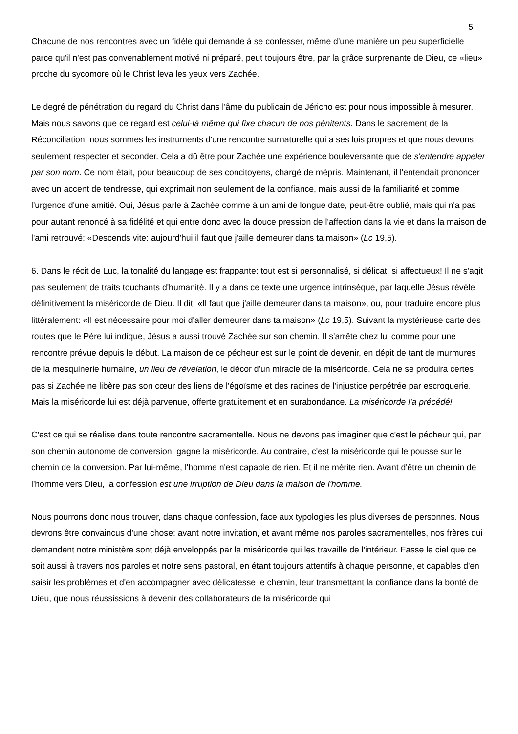5
Chacune de nos rencontres avec un fidèle qui demande à se confesser, même d'une manière un peu superficielle parce qu'il n'est pas convenablement motivé ni préparé, peut toujours être, par la grâce surprenante de Dieu, ce «lieu» proche du sycomore où le Christ leva les yeux vers Zachée.
Le degré de pénétration du regard du Christ dans l'âme du publicain de Jéricho est pour nous impossible à mesurer. Mais nous savons que ce regard est celui-là même qui fixe chacun de nos pénitents. Dans le sacrement de la Réconciliation, nous sommes les instruments d'une rencontre surnaturelle qui a ses lois propres et que nous devons seulement respecter et seconder. Cela a dû être pour Zachée une expérience bouleversante que de s'entendre appeler par son nom. Ce nom était, pour beaucoup de ses concitoyens, chargé de mépris. Maintenant, il l'entendait prononcer avec un accent de tendresse, qui exprimait non seulement de la confiance, mais aussi de la familiarité et comme l'urgence d'une amitié. Oui, Jésus parle à Zachée comme à un ami de longue date, peut-être oublié, mais qui n'a pas pour autant renoncé à sa fidélité et qui entre donc avec la douce pression de l'affection dans la vie et dans la maison de l'ami retrouvé: «Descends vite: aujourd'hui il faut que j'aille demeurer dans ta maison» (Lc 19,5).
6. Dans le récit de Luc, la tonalité du langage est frappante: tout est si personnalisé, si délicat, si affectueux! Il ne s'agit pas seulement de traits touchants d'humanité. Il y a dans ce texte une urgence intrinsèque, par laquelle Jésus révèle définitivement la miséricorde de Dieu. Il dit: «Il faut que j'aille demeurer dans ta maison», ou, pour traduire encore plus littéralement: «Il est nécessaire pour moi d'aller demeurer dans ta maison» (Lc 19,5). Suivant la mystérieuse carte des routes que le Père lui indique, Jésus a aussi trouvé Zachée sur son chemin. Il s'arrête chez lui comme pour une rencontre prévue depuis le début. La maison de ce pécheur est sur le point de devenir, en dépit de tant de murmures de la mesquinerie humaine, un lieu de révélation, le décor d'un miracle de la miséricorde. Cela ne se produira certes pas si Zachée ne libère pas son cœur des liens de l'égoïsme et des racines de l'injustice perpétrée par escroquerie. Mais la miséricorde lui est déjà parvenue, offerte gratuitement et en surabondance. La miséricorde l'a précédé!
C'est ce qui se réalise dans toute rencontre sacramentelle. Nous ne devons pas imaginer que c'est le pécheur qui, par son chemin autonome de conversion, gagne la miséricorde. Au contraire, c'est la miséricorde qui le pousse sur le chemin de la conversion. Par lui-même, l'homme n'est capable de rien. Et il ne mérite rien. Avant d'être un chemin de l'homme vers Dieu, la confession est une irruption de Dieu dans la maison de l'homme.
Nous pourrons donc nous trouver, dans chaque confession, face aux typologies les plus diverses de personnes. Nous devrons être convaincus d'une chose: avant notre invitation, et avant même nos paroles sacramentelles, nos frères qui demandent notre ministère sont déjà enveloppés par la miséricorde qui les travaille de l'intérieur. Fasse le ciel que ce soit aussi à travers nos paroles et notre sens pastoral, en étant toujours attentifs à chaque personne, et capables d'en saisir les problèmes et d'en accompagner avec délicatesse le chemin, leur transmettant la confiance dans la bonté de Dieu, que nous réussissions à devenir des collaborateurs de la miséricorde qui